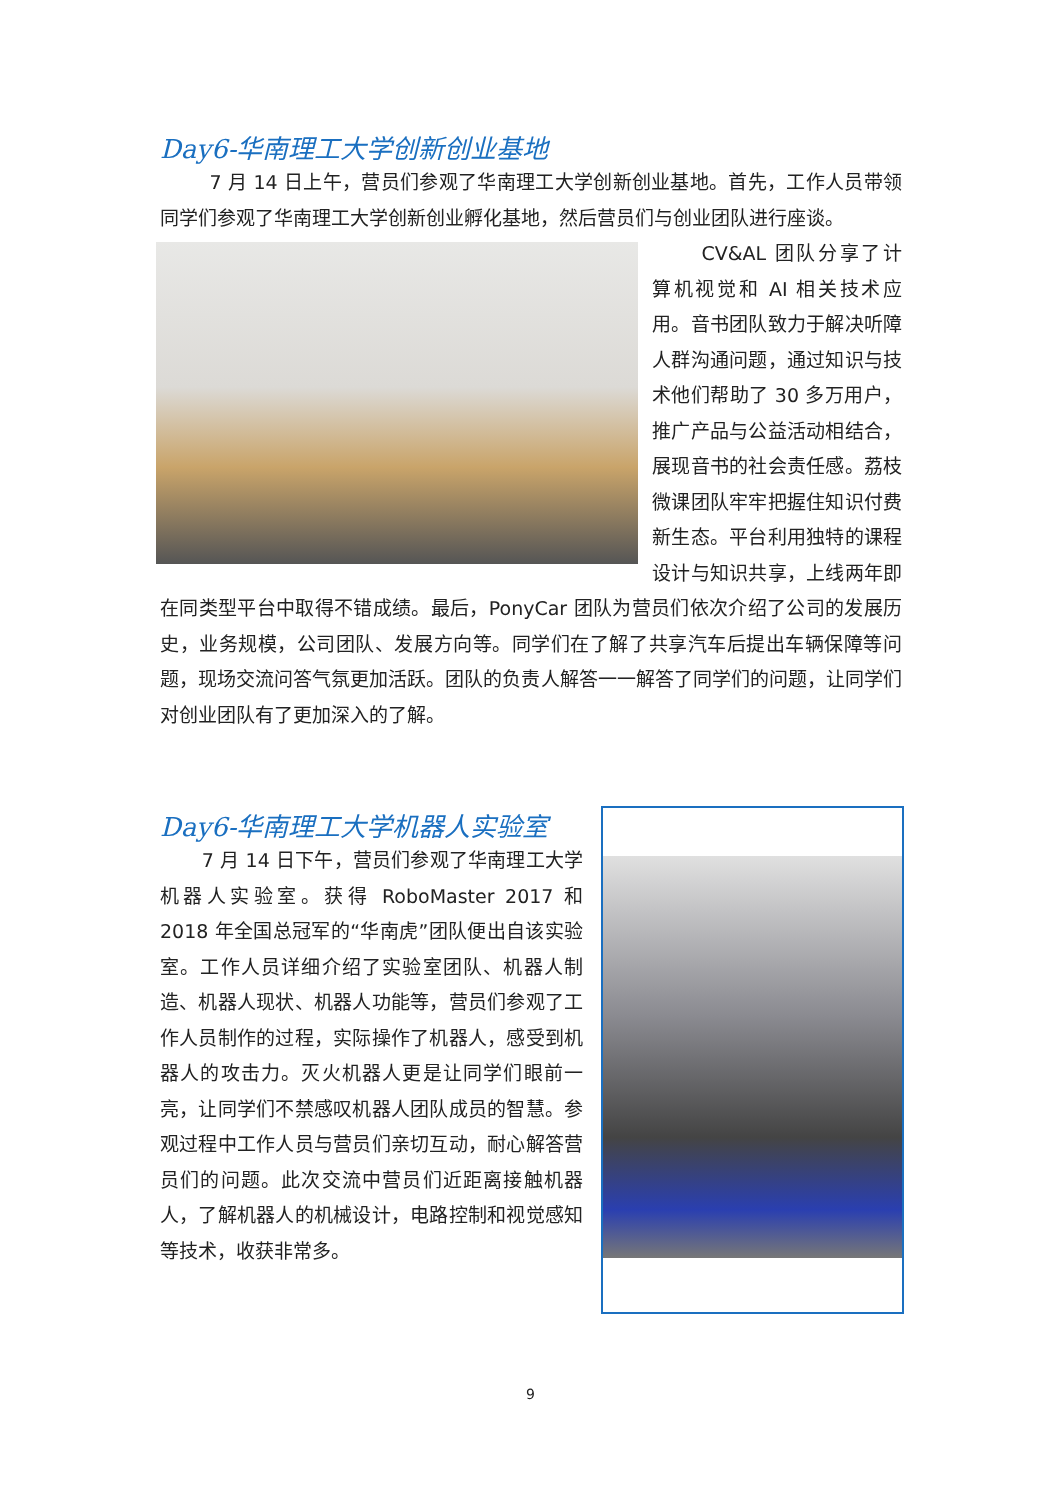Day6-华南理工大学创新创业基地
7 月 14 日上午，营员们参观了华南理工大学创新创业基地。首先，工作人员带领同学们参观了华南理工大学创新创业孵化基地，然后营员们与创业团队进行座谈。
CV&AL 团队分享了计算机视觉和 AI 相关技术应用。音书团队致力于解决听障人群沟通问题，通过知识与技术他们帮助了 30 多万用户，推广产品与公益活动相结合，展现音书的社会责任感。荔枝微课团队牢牢把握住知识付费新生态。平台利用独特的课程设计与知识共享，上线两年即在同类型平台中取得不错成绩。最后，PonyCar 团队为营员们依次介绍了公司的发展历史，业务规模，公司团队、发展方向等。同学们在了解了共享汽车后提出车辆保障等问题，现场交流问答气氛更加活跃。团队的负责人解答一一解答了同学们的问题，让同学们对创业团队有了更加深入的了解。
Day6-华南理工大学机器人实验室
7 月 14 日下午，营员们参观了华南理工大学机器人实验室。获得 RoboMaster 2017 和 2018 年全国总冠军的“华南虎”团队便出自该实验室。工作人员详细介绍了实验室团队、机器人制造、机器人现状、机器人功能等，营员们参观了工作人员制作的过程，实际操作了机器人，感受到机器人的攻击力。灭火机器人更是让同学们眼前一亮，让同学们不禁感叹机器人团队成员的智慧。参观过程中工作人员与营员们亲切互动，耐心解答营员们的问题。此次交流中营员们近距离接触机器人，了解机器人的机械设计，电路控制和视觉感知等技术，收获非常多。
9